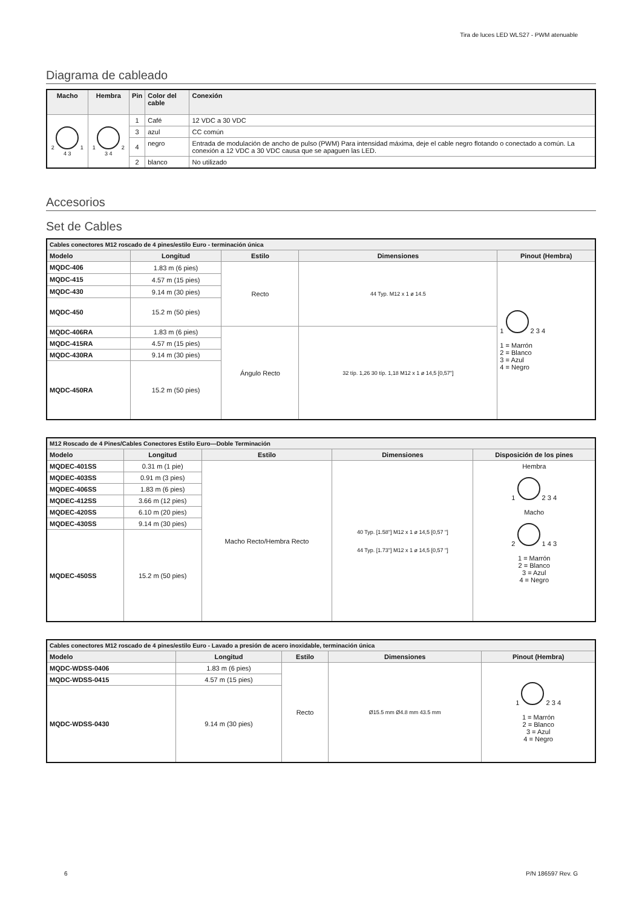Tira de luces LED WLS27 - PWM atenuable
Diagrama de cableado
| Macho | Hembra | Pin | Color del cable | Conexión |
| --- | --- | --- | --- | --- |
| 2 1 4 3 | 1 2 3 4 | 1 | Café | 12 VDC a 30 VDC |
| | | 3 | azul | CC común |
| | | 4 | negro | Entrada de modulación de ancho de pulso (PWM) Para intensidad máxima, deje el cable negro flotando o conectado a común. La conexión a 12 VDC a 30 VDC causa que se apaguen las LED. |
| | | 2 | blanco | No utilizado |
Accesorios
Set de Cables
| Cables conectores M12 roscado de 4 pines/estilo Euro - terminación única | | | | |
| Modelo | Longitud | Estilo | Dimensiones | Pinout (Hembra) |
| MQDC-406 | 1.83 m (6 pies) | Recto | 44 Typ. M12 x 1 ø 14.5 | 1 2 3 4 1 = Marrón 2 = Blanco 3 = Azul 4 = Negro |
| MQDC-415 | 4.57 m (15 pies) | | | |
| MQDC-430 | 9.14 m (30 pies) | | | |
| MQDC-450 | 15.2 m (50 pies) | | | |
| MQDC-406RA | 1.83 m (6 pies) | Ángulo Recto | 32 típ. 1,26 30 típ. 1,18 M12 x 1 ø 14,5 [0,57"] | |
| MQDC-415RA | 4.57 m (15 pies) | | | |
| MQDC-430RA | 9.14 m (30 pies) | | | |
| MQDC-450RA | 15.2 m (50 pies) | | | |
| M12 Roscado de 4 Pines/Cables Conectores Estilo Euro—Doble Terminación | | | | |
| Modelo | Longitud | Estilo | Dimensiones | Disposición de los pines |
| MQDEC-401SS | 0.31 m (1 pie) | Macho Recto/Hembra Recto | 40 Typ. [1.58"] M12 x 1 ø 14,5 [0,57 "] 44 Typ. [1.73"] M12 x 1 ø 14,5 [0,57 "] | Hembra 1 2 3 4 Macho 2 1 4 3 1 = Marrón 2 = Blanco 3 = Azul 4 = Negro |
| MQDEC-403SS | 0.91 m (3 pies) | | | |
| MQDEC-406SS | 1.83 m (6 pies) | | | |
| MQDEC-412SS | 3.66 m (12 pies) | | | |
| MQDEC-420SS | 6.10 m (20 pies) | | | |
| MQDEC-430SS | 9.14 m (30 pies) | | | |
| MQDEC-450SS | 15.2 m (50 pies) | | | |
| Cables conectores M12 roscado de 4 pines/estilo Euro - Lavado a presión de acero inoxidable, terminación única | | | | |
| Modelo | Longitud | Estilo | Dimensiones | Pinout (Hembra) |
| MQDC-WDSS-0406 | 1.83 m (6 pies) | Recto | Ø15.5 mm Ø4.8 mm 43.5 mm | 1 2 3 4 1 = Marrón 2 = Blanco 3 = Azul 4 = Negro |
| MQDC-WDSS-0415 | 4.57 m (15 pies) | | | |
| MQDC-WDSS-0430 | 9.14 m (30 pies) | | | |
6 P/N 186597 Rev. G